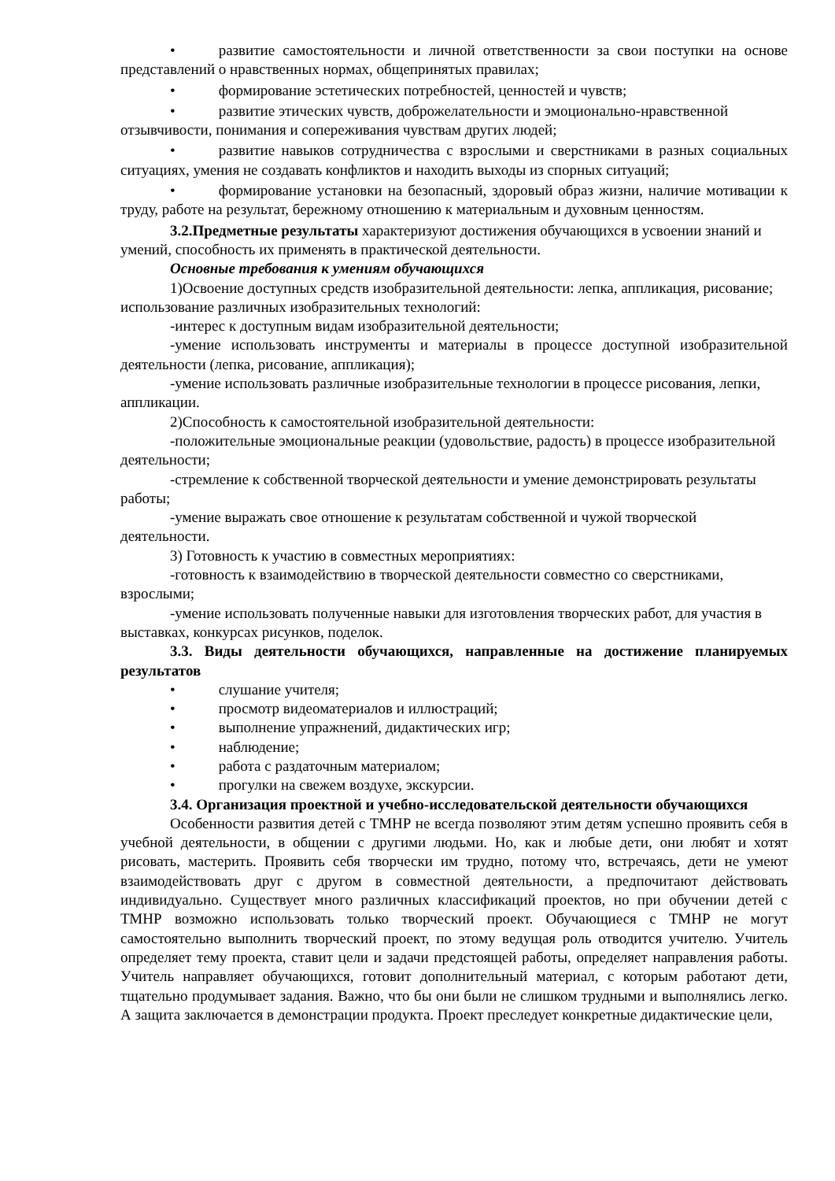• развитие самостоятельности и личной ответственности за свои поступки на основе представлений о нравственных нормах, общепринятых правилах;
• формирование эстетических потребностей, ценностей и чувств;
• развитие этических чувств, доброжелательности и эмоционально-нравственной отзывчивости, понимания и сопереживания чувствам других людей;
• развитие навыков сотрудничества с взрослыми и сверстниками в разных социальных ситуациях, умения не создавать конфликтов и находить выходы из спорных ситуаций;
• формирование установки на безопасный, здоровый образ жизни, наличие мотивации к труду, работе на результат, бережному отношению к материальным и духовным ценностям.
3.2.Предметные результаты характеризуют достижения обучающихся в усвоении знаний и умений, способность их применять в практической деятельности.
Основные требования к умениям обучающихся
1)Освоение доступных средств изобразительной деятельности: лепка, аппликация, рисование; использование различных изобразительных технологий:
-интерес к доступным видам изобразительной деятельности;
-умение использовать инструменты и материалы в процессе доступной изобразительной деятельности (лепка, рисование, аппликация);
-умение использовать различные изобразительные технологии в процессе рисования, лепки, аппликации.
2)Способность к самостоятельной изобразительной деятельности:
-положительные эмоциональные реакции (удовольствие, радость) в процессе изобразительной деятельности;
-стремление к собственной творческой деятельности и умение демонстрировать результаты работы;
-умение выражать свое отношение к результатам собственной и чужой творческой деятельности.
3) Готовность к участию в совместных мероприятиях:
-готовность к взаимодействию в творческой деятельности совместно со сверстниками, взрослыми;
-умение использовать полученные навыки для изготовления творческих работ, для участия в выставках, конкурсах рисунков, поделок.
3.3. Виды деятельности обучающихся, направленные на достижение планируемых результатов
• слушание учителя;
• просмотр видеоматериалов и иллюстраций;
• выполнение упражнений, дидактических игр;
• наблюдение;
• работа с раздаточным материалом;
• прогулки на свежем воздухе, экскурсии.
3.4. Организация проектной и учебно-исследовательской деятельности обучающихся
Особенности развития детей с ТМНР не всегда позволяют этим детям успешно проявить себя в учебной деятельности, в общении с другими людьми. Но, как и любые дети, они любят и хотят рисовать, мастерить. Проявить себя творчески им трудно, потому что, встречаясь, дети не умеют взаимодействовать друг с другом в совместной деятельности, а предпочитают действовать индивидуально. Существует много различных классификаций проектов, но при обучении детей с ТМНР возможно использовать только творческий проект. Обучающиеся с ТМНР не могут самостоятельно выполнить творческий проект, по этому ведущая роль отводится учителю. Учитель определяет тему проекта, ставит цели и задачи предстоящей работы, определяет направления работы. Учитель направляет обучающихся, готовит дополнительный материал, с которым работают дети, тщательно продумывает задания. Важно, что бы они были не слишком трудными и выполнялись легко. А защита заключается в демонстрации продукта. Проект преследует конкретные дидактические цели,